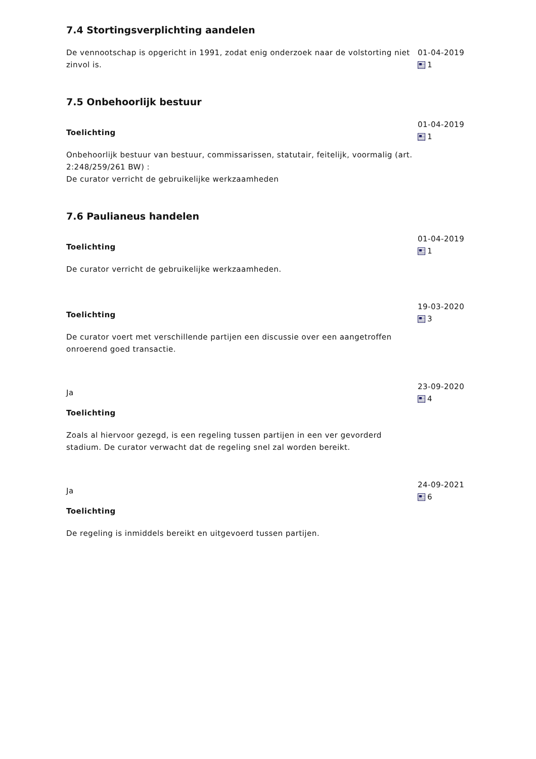7.4 Stortingsverplichting aandelen
De vennootschap is opgericht in 1991, zodat enig onderzoek naar de volstorting niet zinvol is.
01-04-2019
1
7.5 Onbehoorlijk bestuur
Toelichting
Onbehoorlijk bestuur van bestuur, commissarissen, statutair, feitelijk, voormalig (art. 2:248/259/261 BW) :
De curator verricht de gebruikelijke werkzaamheden
01-04-2019
1
7.6 Paulianeus handelen
Toelichting
De curator verricht de gebruikelijke werkzaamheden.
01-04-2019
1
Toelichting
De curator voert met verschillende partijen een discussie over een aangetroffen onroerend goed transactie.
19-03-2020
3
Ja
Toelichting
Zoals al hiervoor gezegd, is een regeling tussen partijen in een ver gevorderd stadium. De curator verwacht dat de regeling snel zal worden bereikt.
23-09-2020
4
Ja
Toelichting
De regeling is inmiddels bereikt en uitgevoerd tussen partijen.
24-09-2021
6